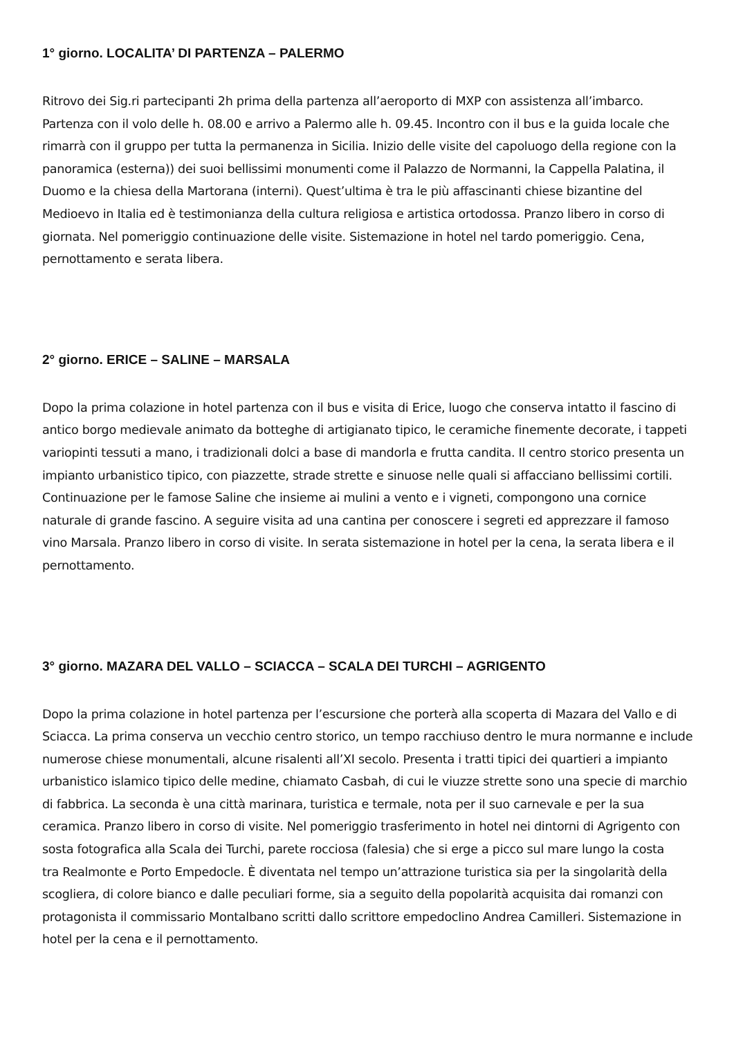1° giorno. LOCALITA’ DI PARTENZA – PALERMO
Ritrovo dei Sig.ri partecipanti 2h prima della partenza all’aeroporto di MXP con assistenza all’imbarco. Partenza con il volo delle h. 08.00 e arrivo a Palermo alle h. 09.45. Incontro con il bus e la guida locale che rimarrà con il gruppo per tutta la permanenza in Sicilia. Inizio delle visite del capoluogo della regione con la panoramica (esterna)) dei suoi bellissimi monumenti come il Palazzo de Normanni, la Cappella Palatina, il Duomo e la chiesa della Martorana (interni). Quest’ultima è tra le più affascinanti chiese bizantine del Medioevo in Italia ed è testimonianza della cultura religiosa e artistica ortodossa. Pranzo libero in corso di giornata. Nel pomeriggio continuazione delle visite. Sistemazione in hotel nel tardo pomeriggio. Cena, pernottamento e serata libera.
2° giorno. ERICE – SALINE – MARSALA
Dopo la prima colazione in hotel partenza con il bus e visita di Erice, luogo che conserva intatto il fascino di antico borgo medievale animato da botteghe di artigianato tipico, le ceramiche finemente decorate, i tappeti variopinti tessuti a mano, i tradizionali dolci a base di mandorla e frutta candita. Il centro storico presenta un impianto urbanistico tipico, con piazzette, strade strette e sinuose nelle quali si affacciano bellissimi cortili. Continuazione per le famose Saline che insieme ai mulini a vento e i vigneti, compongono una cornice naturale di grande fascino. A seguire visita ad una cantina per conoscere i segreti ed apprezzare il famoso vino Marsala. Pranzo libero in corso di visite. In serata sistemazione in hotel per la cena, la serata libera e il pernottamento.
3° giorno. MAZARA DEL VALLO – SCIACCA – SCALA DEI TURCHI – AGRIGENTO
Dopo la prima colazione in hotel partenza per l’escursione che porterà alla scoperta di Mazara del Vallo e di Sciacca. La prima conserva un vecchio centro storico, un tempo racchiuso dentro le mura normanne e include numerose chiese monumentali, alcune risalenti all’XI secolo. Presenta i tratti tipici dei quartieri a impianto urbanistico islamico tipico delle medine, chiamato Casbah, di cui le viuzze strette sono una specie di marchio di fabbrica. La seconda è una città marinara, turistica e termale, nota per il suo carnevale e per la sua ceramica. Pranzo libero in corso di visite. Nel pomeriggio trasferimento in hotel nei dintorni di Agrigento con sosta fotografica alla Scala dei Turchi, parete rocciosa (falesia) che si erge a picco sul mare lungo la costa
tra Realmonte e Porto Empedocle. È diventata nel tempo un’attrazione turistica sia per la singolarità della scogliera, di colore bianco e dalle peculiari forme, sia a seguito della popolarità acquisita dai romanzi con protagonista il commissario Montalbano scritti dallo scrittore empedoclino Andrea Camilleri. Sistemazione in hotel per la cena e il pernottamento.